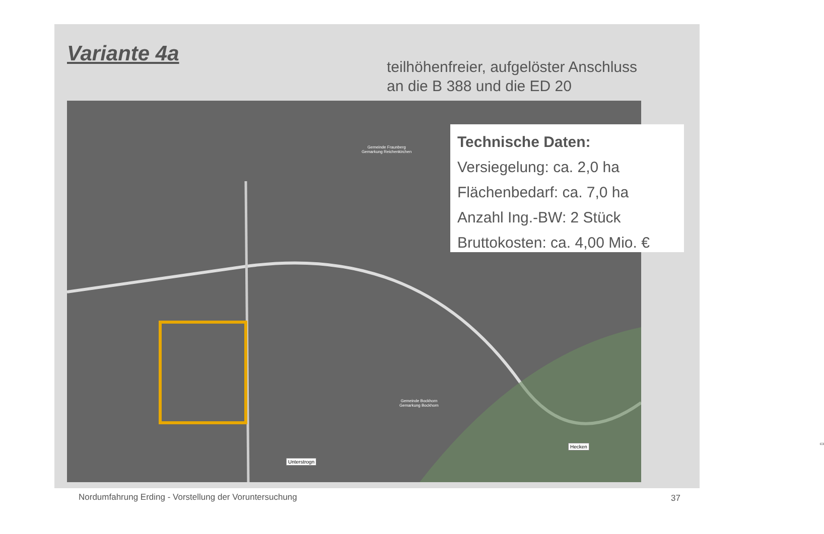Variante 4a
teilhöhenfreier, aufgelöster Anschluss
an die B 388 und die ED 20
Unterstrogn
Hecken
Gemeinde Fraunberg
Gemarkung Reichenkirchen
Gemeinde Bockhorn
Gemarkung Bockhorn
Technische Daten:
Versiegelung: ca. 2,0 ha
Flächenbedarf: ca. 7,0 ha
Anzahl Ing.-BW: 2 Stück
Bruttokosten: ca. 4,00 Mio. €
Nordumfahrung Erding - Vorstellung der Voruntersuchung
37